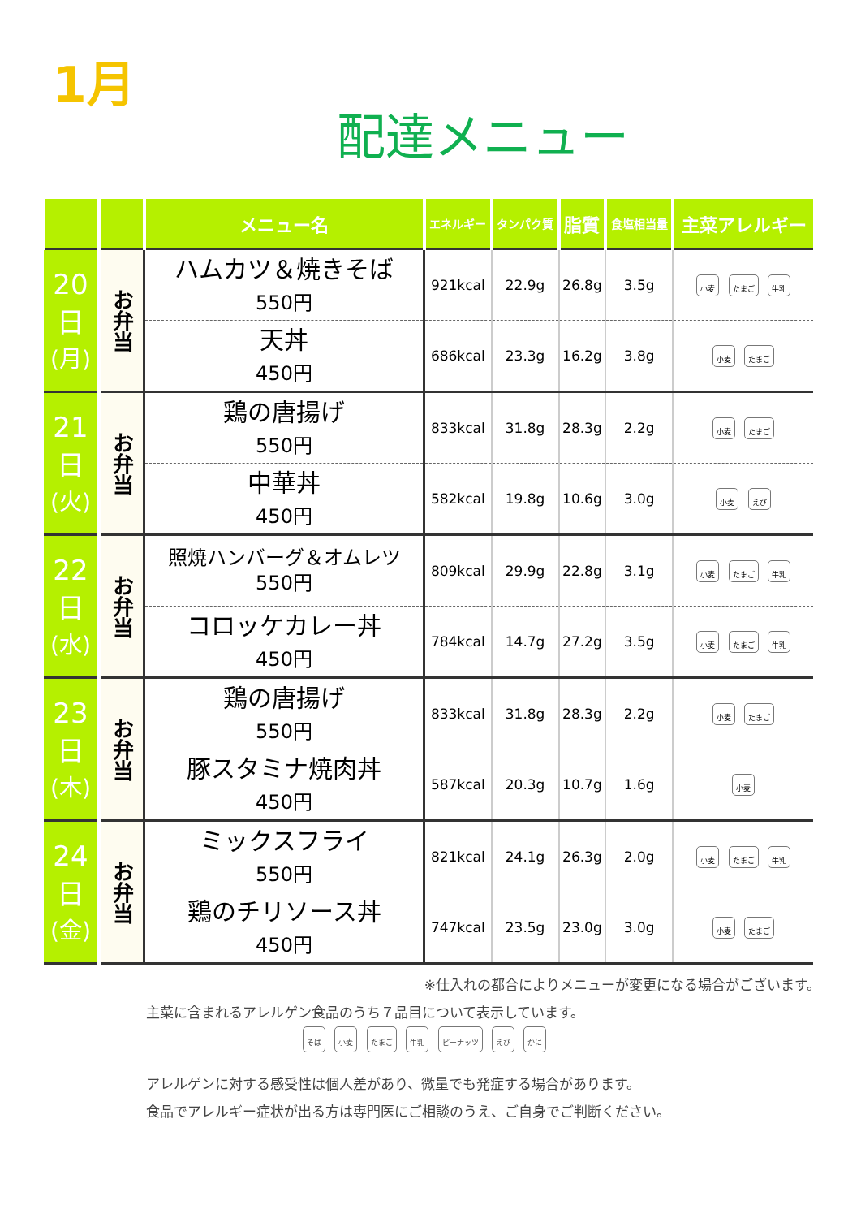1月
配達メニュー
| | | メニュー名 | エネルギー | タンパク質 | 脂質 | 食塩相当量 | 主菜アレルギー |
| --- | --- | --- | --- | --- | --- | --- | --- |
| 20 日 (月) | お弁当 | ハムカツ＆焼きそば 550円 | 921kcal | 22.9g | 26.8g | 3.5g | 小麦 たまご 牛乳 |
| | | 天丼 450円 | 686kcal | 23.3g | 16.2g | 3.8g | 小麦 たまご |
| 21 日 (火) | お弁当 | 鶏の唐揚げ 550円 | 833kcal | 31.8g | 28.3g | 2.2g | 小麦 たまご |
| | | 中華丼 450円 | 582kcal | 19.8g | 10.6g | 3.0g | 小麦 えび |
| 22 日 (水) | お弁当 | 照焼ハンバーグ＆オムレツ 550円 | 809kcal | 29.9g | 22.8g | 3.1g | 小麦 たまご 牛乳 |
| | | コロッケカレー丼 450円 | 784kcal | 14.7g | 27.2g | 3.5g | 小麦 たまご 牛乳 |
| 23 日 (木) | お弁当 | 鶏の唐揚げ 550円 | 833kcal | 31.8g | 28.3g | 2.2g | 小麦 たまご |
| | | 豚スタミナ焼肉丼 450円 | 587kcal | 20.3g | 10.7g | 1.6g | 小麦 |
| 24 日 (金) | お弁当 | ミックスフライ 550円 | 821kcal | 24.1g | 26.3g | 2.0g | 小麦 たまご 牛乳 |
| | | 鶏のチリソース丼 450円 | 747kcal | 23.5g | 23.0g | 3.0g | 小麦 たまご |
※仕入れの都合によりメニューが変更になる場合がございます。
主菜に含まれるアレルゲン食品のうち７品目について表示しています。
そば 小麦 たまご 牛乳 ピーナッツ えび かに
アレルゲンに対する感受性は個人差があり、微量でも発症する場合があります。
食品でアレルギー症状が出る方は専門医にご相談のうえ、ご自身でご判断ください。